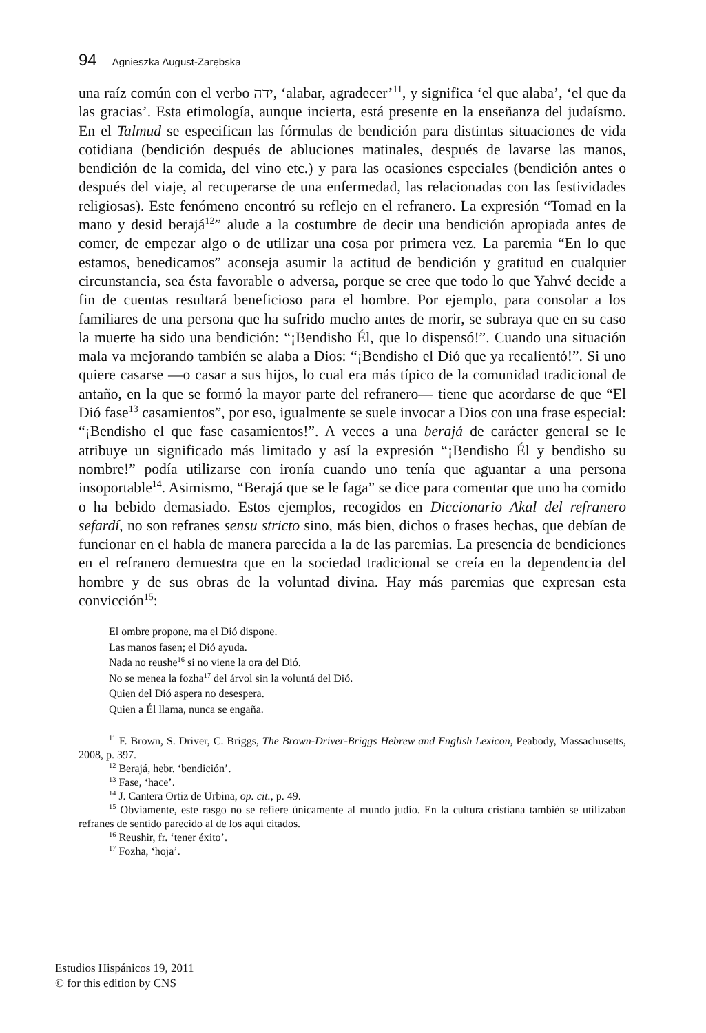94 Agnieszka August-Zarębska
una raíz común con el verbo ידה, ‘alabar, agradecer’<sup>11</sup>, y significa ‘el que alaba’, ‘el que da las gracias’. Esta etimología, aunque incierta, está presente en la enseñanza del judaísmo. En el Talmud se especifican las fórmulas de bendición para distintas situaciones de vida cotidiana (bendición después de abluciones matinales, después de lavarse las manos, bendición de la comida, del vino etc.) y para las ocasiones especiales (bendición antes o después del viaje, al recuperarse de una enfermedad, las relacionadas con las festividades religiosas). Este fenómeno encontró su reflejo en el refranero. La expresión “Tomad en la mano y desid berajá<sup>12</sup>” alude a la costumbre de decir una bendición apropiada antes de comer, de empezar algo o de utilizar una cosa por primera vez. La paremia “En lo que estamos, benedicamos” aconseja asumir la actitud de bendición y gratitud en cualquier circunstancia, sea ésta favorable o adversa, porque se cree que todo lo que Yahvé decide a fin de cuentas resultará beneficioso para el hombre. Por ejemplo, para consolar a los familiares de una persona que ha sufrido mucho antes de morir, se subraya que en su caso la muerte ha sido una bendición: “¡Bendisho Él, que lo dispensó!”. Cuando una situación mala va mejorando también se alaba a Dios: “¡Bendisho el Dió que ya recalientó!”. Si uno quiere casarse —o casar a sus hijos, lo cual era más típico de la comunidad tradicional de antaño, en la que se formó la mayor parte del refranero— tiene que acordarse de que “El Dió fase<sup>13</sup> casamientos”, por eso, igualmente se suele invocar a Dios con una frase especial: “¡Bendisho el que fase casamientos!”. A veces a una berajá de carácter general se le atribuye un significado más limitado y así la expresión “¡Bendisho Él y bendisho su nombre!” podía utilizarse con ironía cuando uno tenía que aguantar a una persona insoportable<sup>14</sup>. Asimismo, “Berajá que se le faga” se dice para comentar que uno ha comido o ha bebido demasiado. Estos ejemplos, recogidos en Diccionario Akal del refranero sefardí, no son refranes sensu stricto sino, más bien, dichos o frases hechas, que debían de funcionar en el habla de manera parecida a la de las paremias. La presencia de bendiciones en el refranero demuestra que en la sociedad tradicional se creía en la dependencia del hombre y de sus obras de la voluntad divina. Hay más paremias que expresan esta convicción<sup>15</sup>:
El ombre propone, ma el Dió dispone.
Las manos fasen; el Dió ayuda.
Nada no reushe<sup>16</sup> si no viene la ora del Dió.
No se menea la fozha<sup>17</sup> del árvol sin la voluntá del Dió.
Quien del Dió aspera no desespera.
Quien a Él llama, nunca se engaña.
<sup>11</sup> F. Brown, S. Driver, C. Briggs, The Brown-Driver-Briggs Hebrew and English Lexicon, Peabody, Massachusetts, 2008, p. 397.
<sup>12</sup> Berajá, hebr. ‘bendición’.
<sup>13</sup> Fase, ‘hace’.
<sup>14</sup> J. Cantera Ortiz de Urbina, op. cit., p. 49.
<sup>15</sup> Obviamente, este rasgo no se refiere únicamente al mundo judío. En la cultura cristiana también se utilizaban refranes de sentido parecido al de los aquí citados.
<sup>16</sup> Reushir, fr. ‘tener éxito’.
<sup>17</sup> Fozha, ‘hoja’.
Estudios Hispánicos 19, 2011
© for this edition by CNS